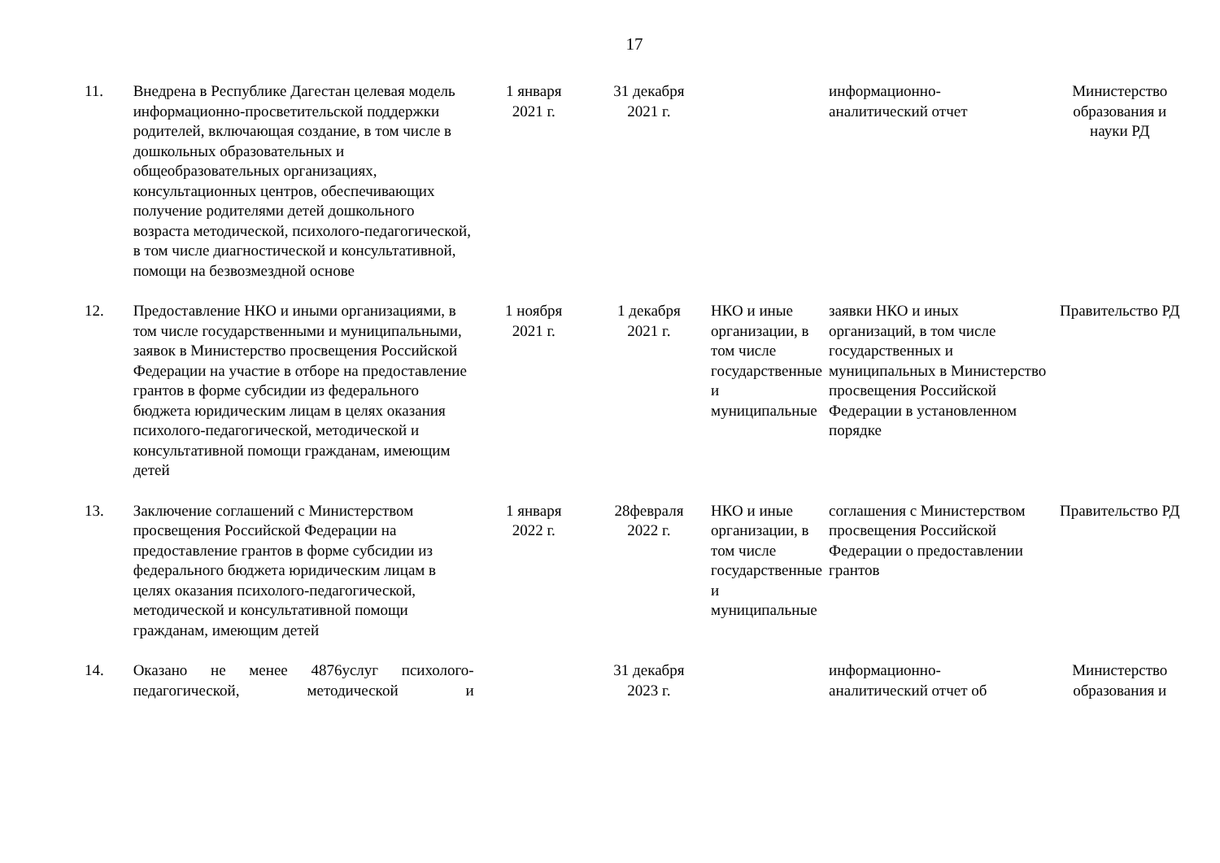17
| 11. | Внедрена в Республике Дагестан целевая модель информационно-просветительской поддержки родителей, включающая создание, в том числе в дошкольных образовательных и общеобразовательных организациях, консультационных центров, обеспечивающих получение родителями детей дошкольного возраста методической, психолого-педагогической, в том числе диагностической и консультативной, помощи на безвозмездной основе | 1 января 2021 г. | 31 декабря 2021 г. | | информационно- аналитический отчет | Министерство образования и науки РД |
| 12. | Предоставление НКО и иными организациями, в том числе государственными и муниципальными, заявок в Министерство просвещения Российской Федерации на участие в отборе на предоставление грантов в форме субсидии из федерального бюджета юридическим лицам в целях оказания психолого-педагогической, методической и консультативной помощи гражданам, имеющим детей | 1 ноября 2021 г. | 1 декабря 2021 г. | НКО и иные организации, в том числе государственные и муниципальные | заявки НКО и иных организаций, в том числе государственных и муниципальных в Министерство просвещения Российской Федерации в установленном порядке | Правительство РД |
| 13. | Заключение соглашений с Министерством просвещения Российской Федерации на предоставление грантов в форме субсидии из федерального бюджета юридическим лицам в целях оказания психолого-педагогической, методической и консультативной помощи гражданам, имеющим детей | 1 января 2022 г. | 28февраля 2022 г. | НКО и иные организации, в том числе государственные и муниципальные | соглашения с Министерством просвещения Российской Федерации о предоставлении грантов | Правительство РД |
| 14. | Оказано не менее 4876услуг психолого-педагогической, методической и | | 31 декабря 2023 г. | | информационно- аналитический отчет об | Министерство образования и |